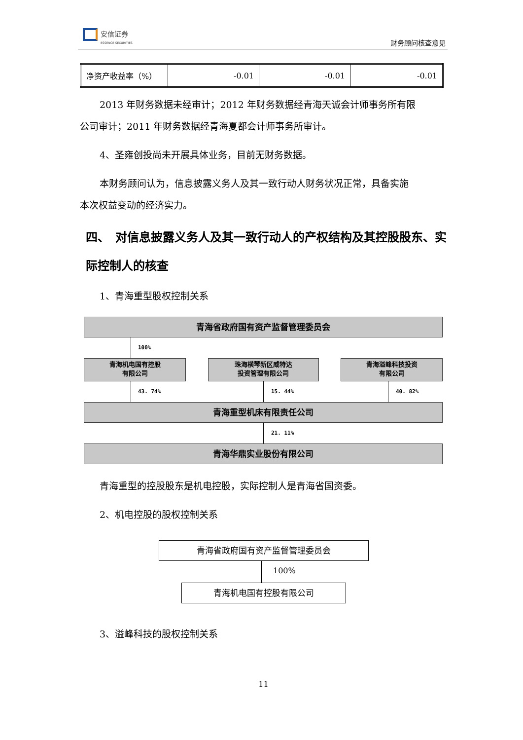安信证券
ESSENCE SECURITIES
财务顾问核查意见
| 净资产收益率（%） | -0.01 | -0.01 | -0.01 |
2013 年财务数据未经审计；2012 年财务数据经青海天诚会计师事务所有限
公司审计；2011 年财务数据经青海夏都会计师事务所审计。
4、圣雍创投尚未开展具体业务，目前无财务数据。
本财务顾问认为，信息披露义务人及其一致行动人财务状况正常，具备实施
本次权益变动的经济实力。
四、　对信息披露义务人及其一致行动人的产权结构及其控股股东、实际控制人的核查
1、青海重型股权控制关系
青海省政府国有资产监督管理委员会
100%
青海机电国有控股
有限公司
珠海横琴新区威特达
投资管理有限公司
青海溢峰科技投资
有限公司
43. 74% 15. 44% 40. 82%
青海重型机床有限责任公司
21. 11%
青海华鼎实业股份有限公司
青海重型的控股股东是机电控股，实际控制人是青海省国资委。
2、机电控股的股权控制关系
青海省政府国有资产监督管理委员会
100%
青海机电国有控股有限公司
3、溢峰科技的股权控制关系
11